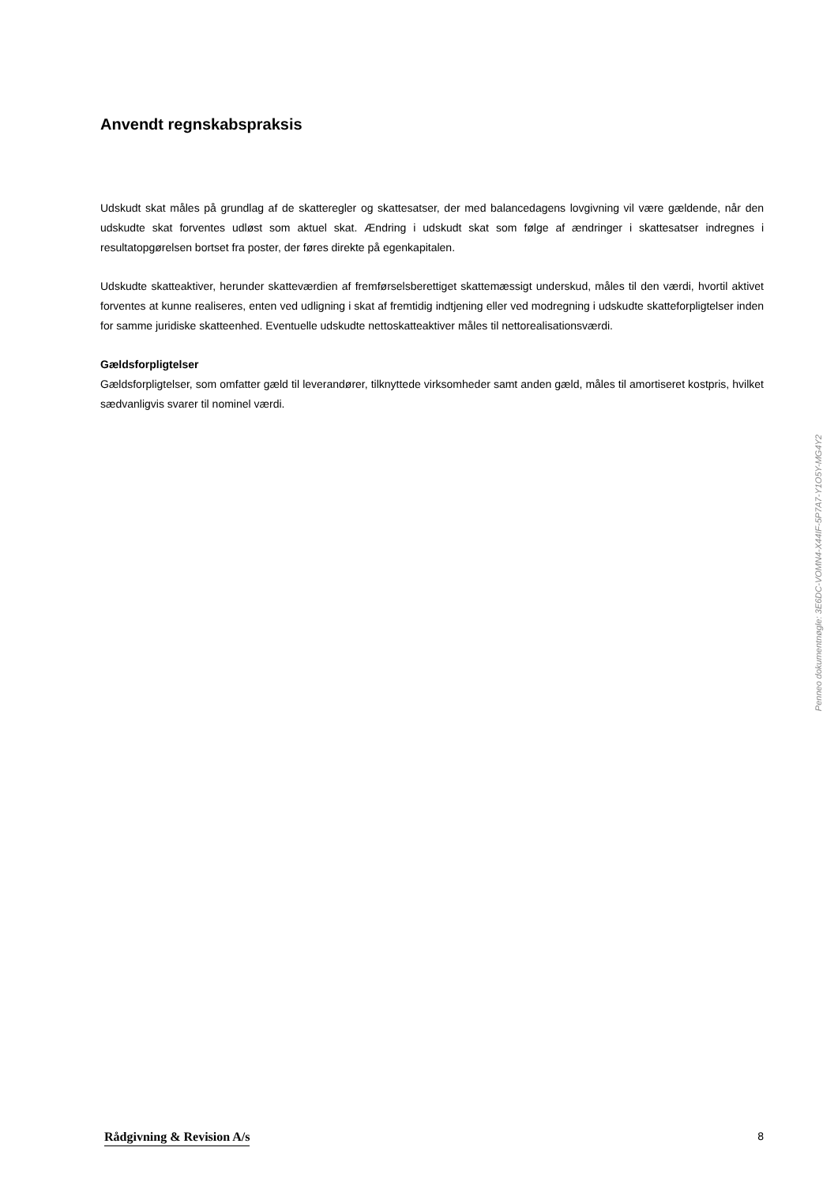Anvendt regnskabspraksis
Udskudt skat måles på grundlag af de skatteregler og skattesatser, der med balancedagens lovgivning vil være gældende, når den udskudte skat forventes udløst som aktuel skat. Ændring i udskudt skat som følge af ændringer i skattesatser indregnes i resultatopgørelsen bortset fra poster, der føres direkte på egenkapitalen.
Udskudte skatteaktiver, herunder skatteværdien af fremførselsberettiget skattemæssigt underskud, måles til den værdi, hvortil aktivet forventes at kunne realiseres, enten ved udligning i skat af fremtidig indtjening eller ved modregning i udskudte skatteforpligtelser inden for samme juridiske skatteenhed. Eventuelle udskudte nettoskatteaktiver måles til nettorealisationsværdi.
Gældsforpligtelser
Gældsforpligtelser, som omfatter gæld til leverandører, tilknyttede virksomheder samt anden gæld, måles til amortiseret kostpris, hvilket sædvanligvis svarer til nominel værdi.
Penneo dokumentnøgle: 3E6DC-VOMN4-X44IF-5P7A7-Y1O5Y-MG4Y2
Rådgivning & Revision A/s 8